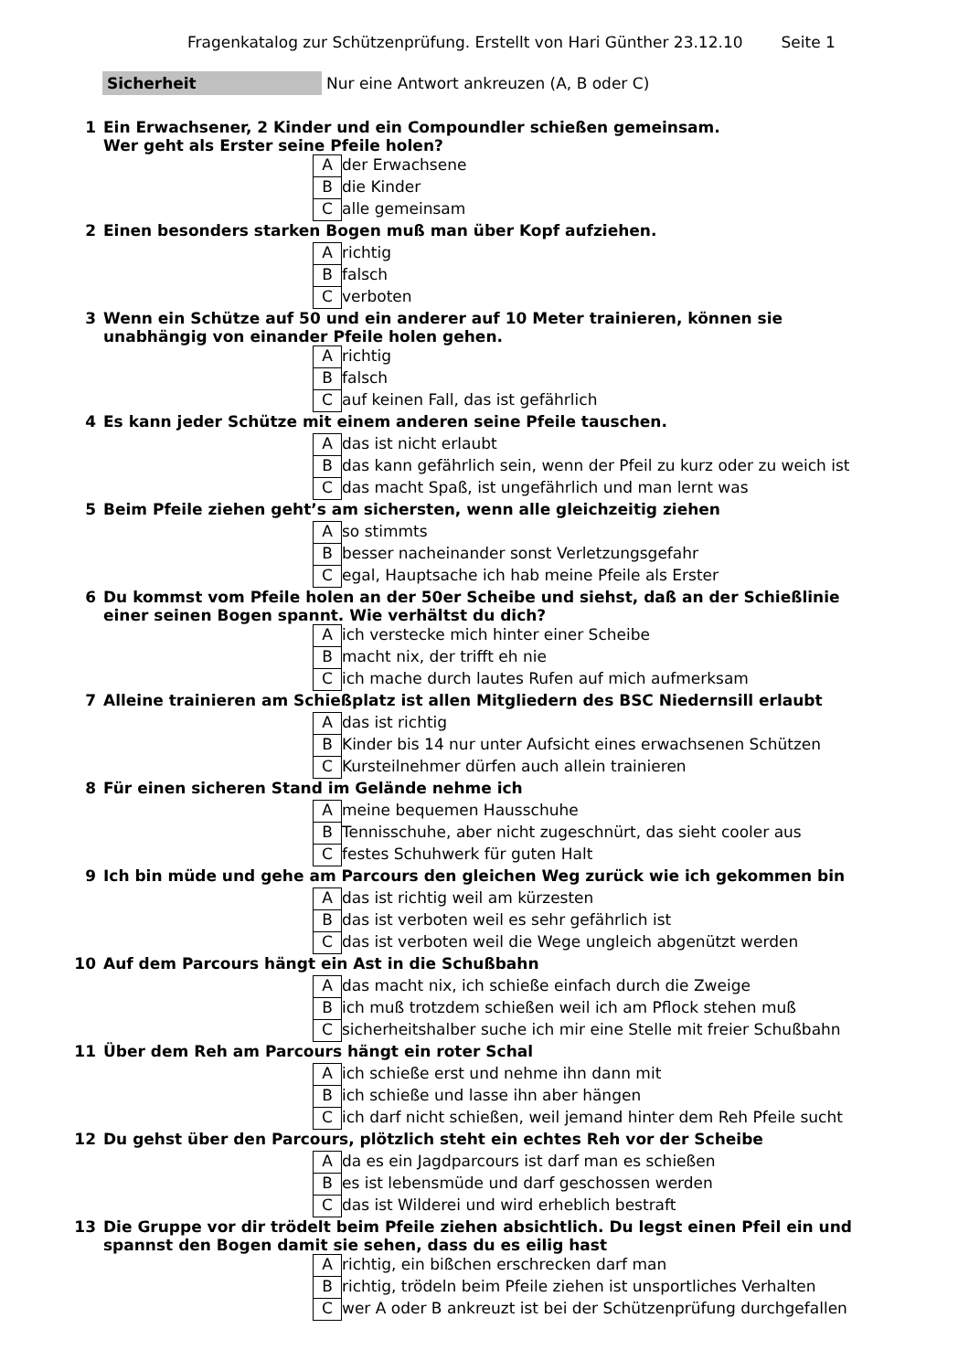Fragenkatalog zur Schützenprüfung. Erstellt von Hari Günther 23.12.10 Seite 1
Sicherheit Nur eine Antwort ankreuzen (A, B oder C)
| 1 | Ein Erwachsener, 2 Kinder und ein Compoundler schießen gemeinsam. Wer geht als Erster seine Pfeile holen? | | |
| | | A | der Erwachsene |
| | | B | die Kinder |
| | | C | alle gemeinsam |
| 2 | Einen besonders starken Bogen muß man über Kopf aufziehen. | | |
| | | A | richtig |
| | | B | falsch |
| | | C | verboten |
| 3 | Wenn ein Schütze auf 50 und ein anderer auf 10 Meter trainieren, können sie unabhängig von einander Pfeile holen gehen. | | |
| | | A | richtig |
| | | B | falsch |
| | | C | auf keinen Fall, das ist gefährlich |
| 4 | Es kann jeder Schütze mit einem anderen seine Pfeile tauschen. | | |
| | | A | das ist nicht erlaubt |
| | | B | das kann gefährlich sein, wenn der Pfeil zu kurz oder zu weich ist |
| | | C | das macht Spaß, ist ungefährlich und man lernt was |
| 5 | Beim Pfeile ziehen geht’s am sichersten, wenn alle gleichzeitig ziehen | | |
| | | A | so stimmts |
| | | B | besser nacheinander sonst Verletzungsgefahr |
| | | C | egal, Hauptsache ich hab meine Pfeile als Erster |
| 6 | Du kommst vom Pfeile holen an der 50er Scheibe und siehst, daß an der Schießlinie einer seinen Bogen spannt. Wie verhältst du dich? | | |
| | | A | ich verstecke mich hinter einer Scheibe |
| | | B | macht nix, der trifft eh nie |
| | | C | ich mache durch lautes Rufen auf mich aufmerksam |
| 7 | Alleine trainieren am Schießplatz ist allen Mitgliedern des BSC Niedernsill erlaubt | | |
| | | A | das ist richtig |
| | | B | Kinder bis 14 nur unter Aufsicht eines erwachsenen Schützen |
| | | C | Kursteilnehmer dürfen auch allein trainieren |
| 8 | Für einen sicheren Stand im Gelände nehme ich | | |
| | | A | meine bequemen Hausschuhe |
| | | B | Tennisschuhe, aber nicht zugeschnürt, das sieht cooler aus |
| | | C | festes Schuhwerk für guten Halt |
| 9 | Ich bin müde und gehe am Parcours den gleichen Weg zurück wie ich gekommen bin | | |
| | | A | das ist richtig weil am kürzesten |
| | | B | das ist verboten weil es sehr gefährlich ist |
| | | C | das ist verboten weil die Wege ungleich abgenützt werden |
| 10 | Auf dem Parcours hängt ein Ast in die Schußbahn | | |
| | | A | das macht nix, ich schieße einfach durch die Zweige |
| | | B | ich muß trotzdem schießen weil ich am Pflock stehen muß |
| | | C | sicherheitshalber suche ich mir eine Stelle mit freier Schußbahn |
| 11 | Über dem Reh am Parcours hängt ein roter Schal | | |
| | | A | ich schieße erst und nehme ihn dann mit |
| | | B | ich schieße und lasse ihn aber hängen |
| | | C | ich darf nicht schießen, weil jemand hinter dem Reh Pfeile sucht |
| 12 | Du gehst über den Parcours, plötzlich steht ein echtes Reh vor der Scheibe | | |
| | | A | da es ein Jagdparcours ist darf man es schießen |
| | | B | es ist lebensmüde und darf geschossen werden |
| | | C | das ist Wilderei und wird erheblich bestraft |
| 13 | Die Gruppe vor dir trödelt beim Pfeile ziehen absichtlich. Du legst einen Pfeil ein und spannst den Bogen damit sie sehen, dass du es eilig hast | | |
| | | A | richtig, ein bißchen erschrecken darf man |
| | | B | richtig, trödeln beim Pfeile ziehen ist unsportliches Verhalten |
| | | C | wer A oder B ankreuzt ist bei der Schützenprüfung durchgefallen |